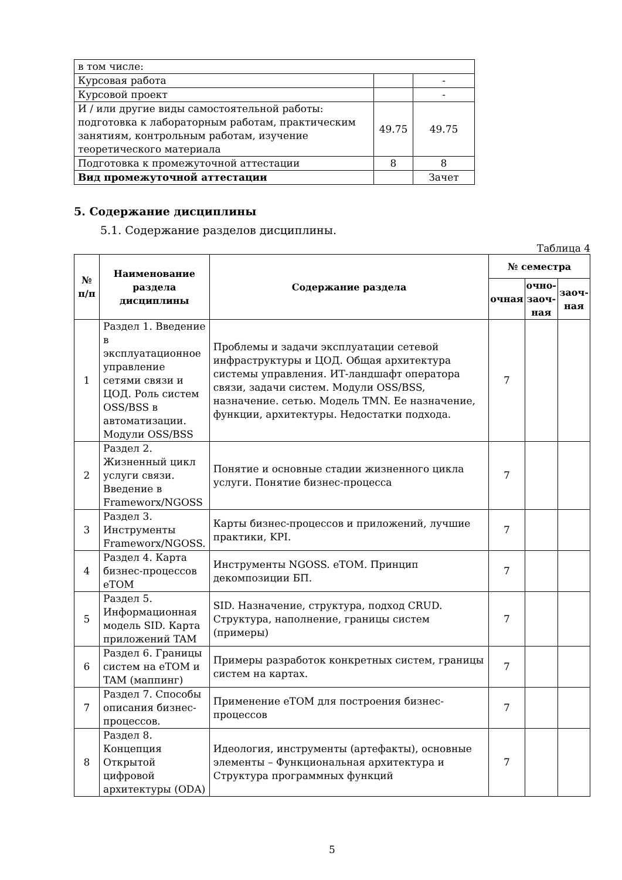| в том числе: | | |
| Курсовая работа | | - |
| Курсовой проект | | - |
| И / или другие виды самостоятельной работы: подготовка к лабораторным работам, практическим занятиям, контрольным работам, изучение теоретического материала | 49.75 | 49.75 |
| Подготовка к промежуточной аттестации | 8 | 8 |
| Вид промежуточной аттестации | | Зачет |
5. Содержание дисциплины
5.1. Содержание разделов дисциплины.
Таблица 4
| № п/п | Наименование раздела дисциплины | Содержание раздела | № семестра | | |
| --- | --- | --- | --- | --- | --- |
| | | | очная | очно-заоч-ная | заоч-ная |
| 1 | Раздел 1. Введение в эксплуатационное управление сетями связи и ЦОД. Роль систем OSS/BSS в автоматизации. Модули OSS/BSS | Проблемы и задачи эксплуатации сетевой инфраструктуры и ЦОД. Общая архитектура системы управления. ИТ-ландшафт оператора связи, задачи систем. Модули OSS/BSS, назначение. сетью. Модель TMN. Ее назначение, функции, архитектуры. Недостатки подхода. | 7 | | |
| 2 | Раздел 2. Жизненный цикл услуги связи. Введение в Frameworx/NGOSS | Понятие и основные стадии жизненного цикла услуги. Понятие бизнес-процесса | 7 | | |
| 3 | Раздел 3. Инструменты Frameworx/NGOSS. | Карты бизнес-процессов и приложений, лучшие практики, KPI. | 7 | | |
| 4 | Раздел 4. Карта бизнес-процессов eTOM | Инструменты NGOSS. eTOM. Принцип декомпозиции БП. | 7 | | |
| 5 | Раздел 5. Информационная модель SID. Карта приложений TAM | SID. Назначение, структура, подход CRUD. Структура, наполнение, границы систем (примеры) | 7 | | |
| 6 | Раздел 6. Границы систем на eTOM и TAM (маппинг) | Примеры разработок конкретных систем, границы систем на картах. | 7 | | |
| 7 | Раздел 7. Способы описания бизнес-процессов. | Применение eTOM для построения бизнес-процессов | 7 | | |
| 8 | Раздел 8. Концепция Открытой цифровой архитектуры (ODA) | Идеология, инструменты (артефакты), основные элементы – Функциональная архитектура и Структура программных функций | 7 | | |
5